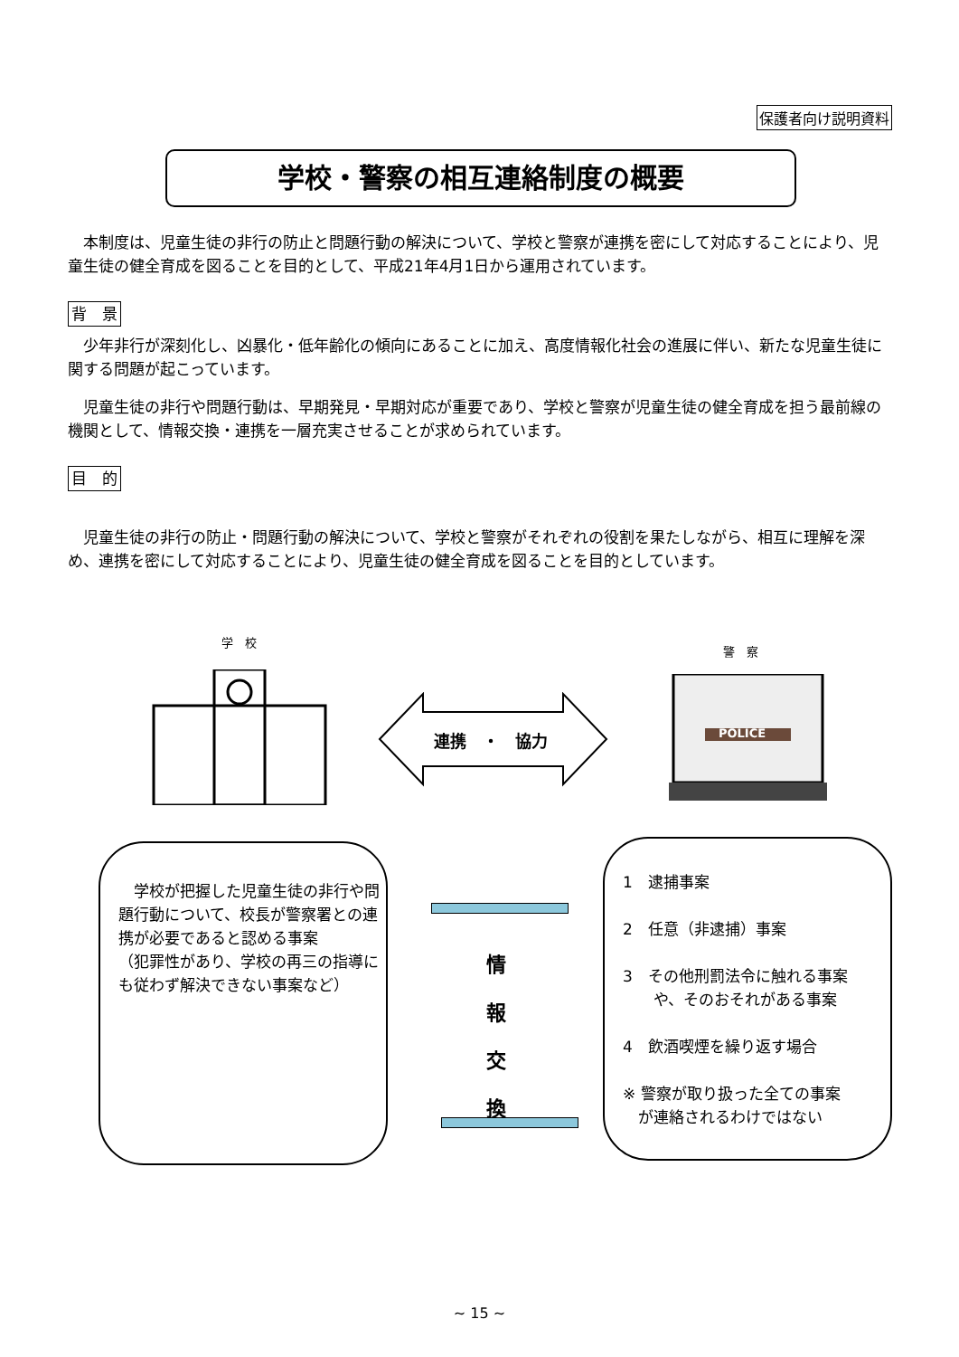保護者向け説明資料
学校・警察の相互連絡制度の概要
　本制度は、児童生徒の非行の防止と問題行動の解決について、学校と警察が連携を密にして対応することにより、児童生徒の健全育成を図ることを目的として、平成21年4月1日から運用されています。
背　景
　少年非行が深刻化し、凶暴化・低年齢化の傾向にあることに加え、高度情報化社会の進展に伴い、新たな児童生徒に関する問題が起こっています。
　児童生徒の非行や問題行動は、早期発見・早期対応が重要であり、学校と警察が児童生徒の健全育成を担う最前線の機関として、情報交換・連携を一層充実させることが求められています。
目　的
　児童生徒の非行の防止・問題行動の解決について、学校と警察がそれぞれの役割を果たしながら、相互に理解を深め、連携を密にして対応することにより、児童生徒の健全育成を図ることを目的としています。
学　校
警　察
連携　・　協力 POLICE
　学校が把握した児童生徒の非行や問題行動について、校長が警察署との連携が必要であると認める事案
（犯罪性があり、学校の再三の指導にも従わず解決できない事案など）
情
報
交
換
1　逮捕事案
2　任意（非逮捕）事案
3　その他刑罰法令に触れる事案
　　や、そのおそれがある事案
4　飲酒喫煙を繰り返す場合
※ 警察が取り扱った全ての事案
　が連絡されるわけではない
~ 15 ~